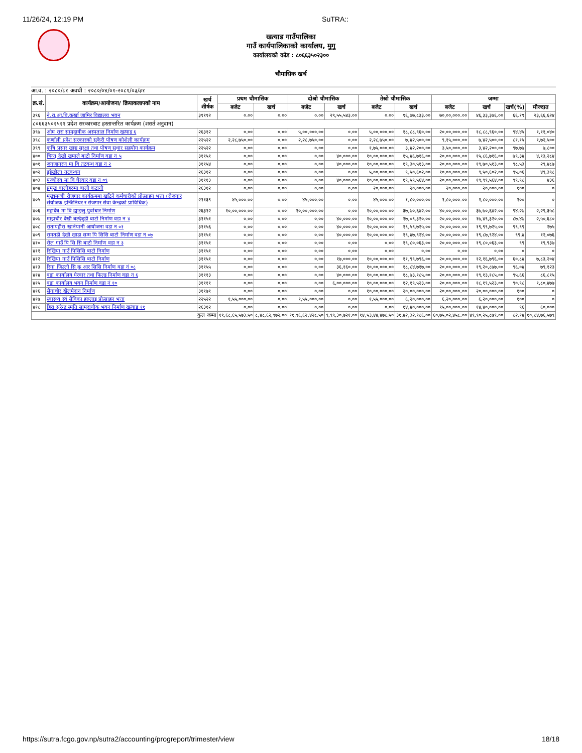11/26/24, 12:19 PM SuTRA::
खत्याड गाउँपालिका
गाउँ कार्यपालिकाको कार्यालय, मुगु
कार्यालयको कोड : ८०६६३५०२३००
चौमासिक खर्च
आ.व. : २०८०/८१ अवधी : २०८०/०४/०१-२०८१/०३/३१
| क्र.सं. | कार्यक्रम/आयोजना/ क्रियाकलापको नाम | खर्च शीर्षक | प्रथम चौमासिक | | दोश्रो चौमासिक | | तेस्रो चौमासिक | | जम्मा | | | |
| --- | --- | --- | --- | --- | --- | --- | --- | --- | --- | --- | --- | --- |
| | | | बजेट | खर्च | बजेट | खर्च | बजेट | खर्च | बजेट | खर्च | खर्च(%) | मौज्दात |
| ३९६ | ने.रा.आ.वि.कर्खा जामिर विद्यालय भवन | ३१११२ | ०.०० | ०.०० | ०.०० | २९,५५,५४३.०० | ०.०० | १६,७७,८३३.०० | ७०,००,०००.०० | ४६,३३,३७६.०० | ६६.१९ | २३,६६,६२४ |
| ८०६६३५०२५२१ प्रदेश सरकारबाट हस्तान्तरित कार्यक्रम (शसर्त अनुदान) | | | | | | | | | | | | |
| ३९७ | ओम रारा सामुदायीक अस्पताल निर्माण खत्याड ६ | २६३१२ | ०.०० | ०.०० | ५,००,०००.०० | ०.०० | ५,००,०००.०० | १८,८८,९६०.०० | २०,००,०००.०० | १८,८८,९६०.०० | ९४.४५ | १,११,०४० |
| ३९८ | कर्णाली प्रदेश सरकारको सुकेरी पोषण कोशेली कार्यक्रम | २२५२२ | २,२८,७५०.०० | ०.०० | २,२८,७५०.०० | ०.०० | २,२८,७५०.०० | ७,४२,५००.०० | ९,१५,०००.०० | ७,४२,५००.०० | ८१.१५ | १,७२,५०० |
| ३९९ | कृषि प्रसार खाद्य सुरक्षा तथा पोषण सुधार सहयोग कार्यक्रम | २२५२२ | ०.०० | ०.०० | ०.०० | ०.०० | १,७५,०००.०० | ३,४२,२००.०० | ३,५०,०००.०० | ३,४२,२००.०० | ९७.७७ | ७,८०० |
| ४०० | चिन्तु देखी खमाले बाटो निर्माण वडा न ५ | ३११५१ | ०.०० | ०.०० | ०.०० | ४०,०००.०० | १०,००,०००.०० | १५,४६,७१६.०० | २०,००,०००.०० | १५,८६,७१६.०० | ७९.३४ | ४,१३,२८४ |
| ४०१ | जनजागरण मा वि तटवन्ध वडा न २ | ३११५४ | ०.०० | ०.०० | ०.०० | ४०,०००.०० | १०,००,०००.०० | १९,३०,५१३.०० | २०,००,०००.०० | १९,७०,५१३.०० | ९८.५३ | २९,४८७ |
| ४०२ | डुडेखोला तटवन्धन | २६३१२ | ०.०० | ०.०० | ०.०० | ०.०० | ५,००,०००.०० | ९,५०,६०२.०० | १०,००,०००.०० | ९,५०,६०२.०० | ९५.०६ | ४९,३९८ |
| ४०३ | पञ्चोदय मा वि घेरवार वडा न ०९ | ३१११३ | ०.०० | ०.०० | ०.०० | ४०,०००.०० | १०,००,०००.०० | १९,५९,५६४.०० | २०,००,०००.०० | १९,९९,५६४.०० | ९९.९८ | ४३६ |
| ४०४ | प्रमुख वालीहरुमा बाली कटानी | २६३१२ | ०.०० | ०.०० | ०.०० | ०.०० | २०,०००.०० | २०,०००.०० | २०,०००.०० | २०,०००.०० | १०० | ० |
| ४०५ | मुख्यमन्त्री रोजगार कार्यक्रममा खटिने कर्मचारीको प्रोत्साहन भत्ता (रोजगार संयोजक इन्जिनियर र रोजगार सेवा केन्द्रको प्राविधिक) | २११३९ | ४५,०००.०० | ०.०० | ४५,०००.०० | ०.०० | ४५,०००.०० | १,८०,०००.०० | १,८०,०००.०० | १,८०,०००.०० | १०० | ० |
| ४०६ | महादेब मा वि ह्याङ्लु पुर्वाधार निर्माण | २६३१२ | १०,००,०००.०० | ०.०० | १०,००,०००.०० | ०.०० | १०,००,०००.०० | ३७,७०,६४२.०० | ४०,००,०००.०० | ३७,७०,६४२.०० | ९४.२७ | २,२९,३५८ |
| ४०७ | माझचौर देखी बल्देजुडी बाटो निर्माण वडा न ४ | ३११५१ | ०.०० | ०.०० | ०.०० | ४०,०००.०० | १०,००,०००.०० | १७,०९,३२०.०० | २०,००,०००.०० | १७,४९,३२०.०० | ८७.४७ | २,५०,६८० |
| ४०८ | रातापहीरा खानेपानी आयोजना वडा न ०१ | ३११५६ | ०.०० | ०.०० | ०.०० | ४०,०००.०० | १०,००,०००.०० | १९,५९,७२५.०० | २०,००,०००.०० | १९,९९,७२५.०० | ९९.९९ | २७५ |
| ४०९ | रामतडी देखी खाडा सम्म पि सिसि बाटो निर्माण वडा न ०७ | ३११५१ | ०.०० | ०.०० | ०.०० | ४०,०००.०० | १०,००,०००.०० | १९,४७,९२४.०० | २०,००,०००.०० | १९,८७,९२४.०० | ९९.४ | १२,०७६ |
| ४१० | रोल गाउँ पि सि सि बाटो निर्माण वडा न ३ | ३११५१ | ०.०० | ०.०० | ०.०० | ०.०० | ०.०० | १९,८०,०६३.०० | २०,००,०००.०० | १९,८०,०६३.०० | ९९ | १९,९३७ |
| ४११ | रिखिया गाउँ पिसिसि बाटो निर्माण | ३११५१ | ०.०० | ०.०० | ०.०० | ०.०० | ०.०० | ०.०० | ०.०० | ०.०० | ० | ० |
| ४१२ | रिखिया गाउँ पिसिसि बाटो निर्माण | ३११५१ | ०.०० | ०.०० | ०.०० | १७,०००.०० | १०,००,०००.०० | ११,९९,७९६.०० | २०,००,०००.०० | १२,१६,७९६.०० | ६०.८४ | ७,८३,२०४ |
| ४१३ | रिगा जिउली सि कु आर सिसि निर्माण वडा नं ०८ | ३११५५ | ०.०० | ०.०० | ०.०० | ३६,१६०.०० | १०,००,०००.०० | १८,८४,७१७.०० | २०,००,०००.०० | १९,२०,८७७.०० | ९६.०४ | ७९,१२३ |
| ४१४ | वडा कार्यालय घेरवार तथा फिल्ड निर्माण वडा न ६ | ३१११३ | ०.०० | ०.०० | ०.०० | ४०,०००.०० | १०,००,०००.०० | १८,७३,१८५.०० | २०,००,०००.०० | १९,१३,१८५.०० | ९५.६६ | ८६,८१५ |
| ४१५ | वडा कार्यालय भवन निर्माण वडा नं १० | ३११११ | ०.०० | ०.०० | ०.०० | ६,००,०००.०० | १०,००,०००.०० | १२,१९,५२३.०० | २०,००,०००.०० | १८,१९,५२३.०० | ९०.९८ | १,८०,४७७ |
| ४१६ | सैनाचौर खेलमैदान निर्माण | ३११७१ | ०.०० | ०.०० | ०.०० | ०.०० | १०,००,०००.०० | २०,००,०००.०० | २०,००,०००.०० | २०,००,०००.०० | १०० | ० |
| ४१७ | स्वास्थ्य स्वं सेविका हरुलाइ प्रोत्साहन भत्ता | २२५२२ | १,५५,०००.०० | ०.०० | १,५५,०००.०० | ०.०० | १,५५,०००.०० | ६,२०,०००.०० | ६,२०,०००.०० | ६,२०,०००.०० | १०० | ० |
| ४१८ | हिरा सुरेन्द्र स्मृति सामुदायीक भवन निर्माण खत्याड ११ | २६३१२ | ०.०० | ०.०० | ०.०० | ०.०० | ०.०० | १४,४०,०००.०० | १५,००,०००.०० | १४,४०,०००.०० | ९६ | ६०,००० |
| कुल जम्मा | | | ११,६८,६५,५७३.५० | ८,४८,६२,९७२.०० | ११,९६,६२,४२८.५० | ९,९९,३०,७२१.०० | १४,५३,४४,४७८.५० | ३१,४२,३२,१८६.०० | ६०,७५,०२,४५८.०० | ४९,९०,२५,८७९.०० | ८२.१४ | १०,८४,७६,५७९ |
https://sutra.fcgo.gov.np/sutra2/accounting/progreport/trimester/view 18/18